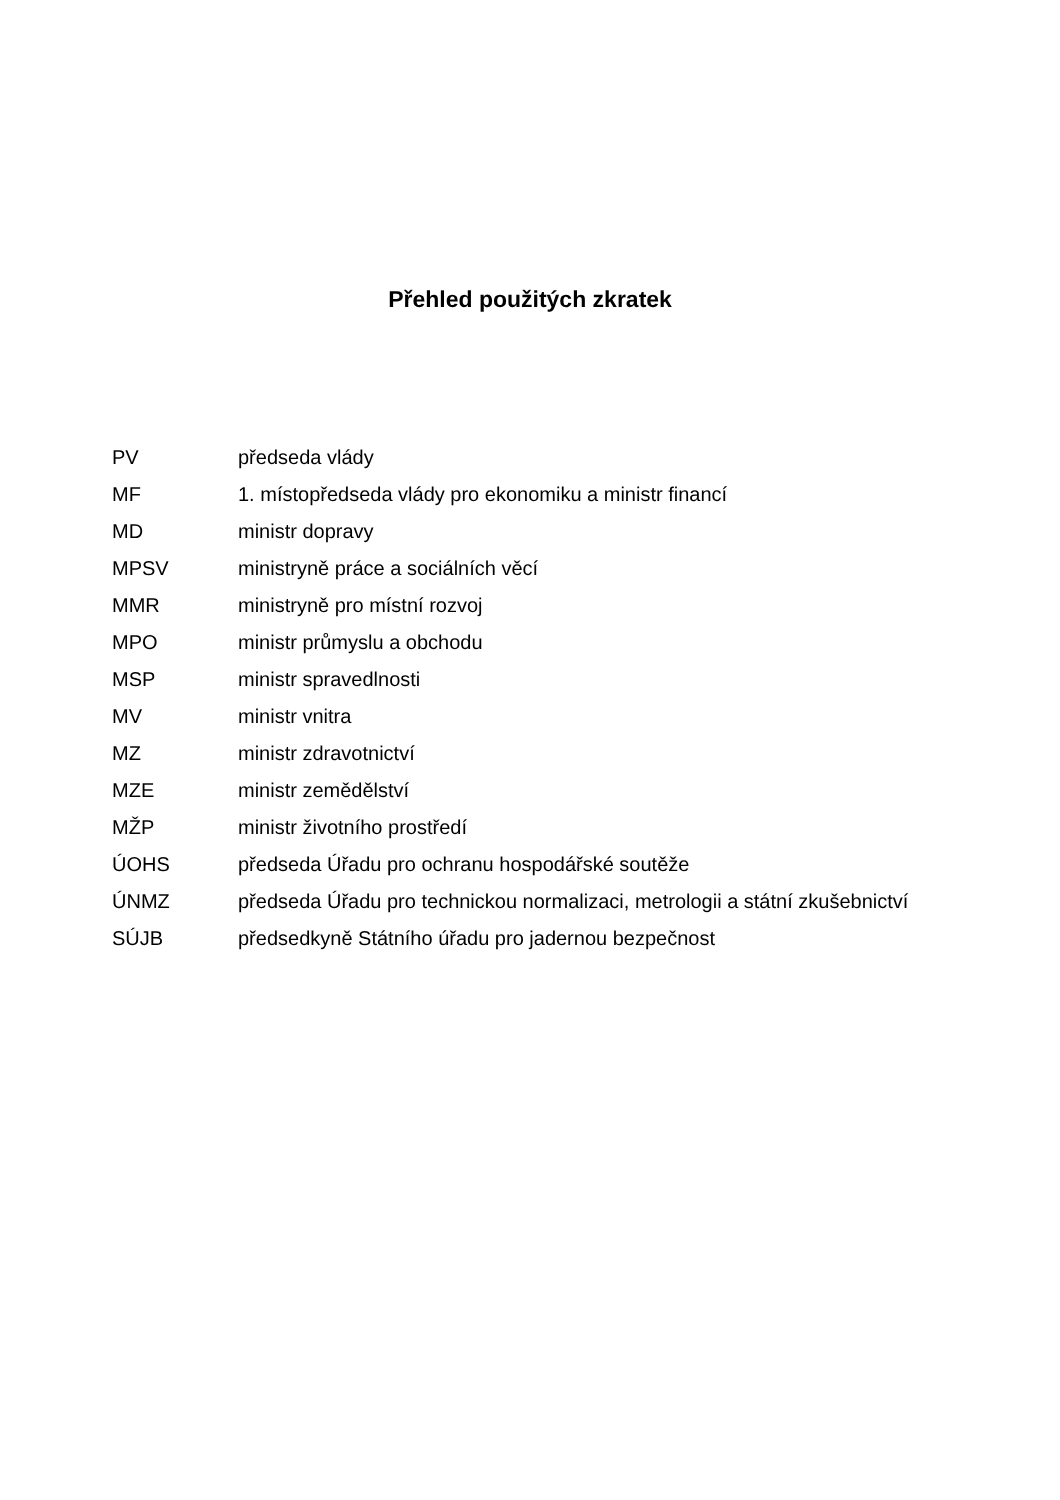Přehled použitých zkratek
PV předseda vlády
MF 1. místopředseda vlády pro ekonomiku a ministr financí
MD ministr dopravy
MPSV ministryně práce a sociálních věcí
MMR ministryně pro místní rozvoj
MPO ministr průmyslu a obchodu
MSP ministr spravedlnosti
MV ministr vnitra
MZ ministr zdravotnictví
MZE ministr zemědělství
MŽP ministr životního prostředí
ÚOHS předseda Úřadu pro ochranu hospodářské soutěže
ÚNMZ předseda Úřadu pro technickou normalizaci, metrologii a státní zkušebnictví
SÚJB předsedkyně Státního úřadu pro jadernou bezpečnost